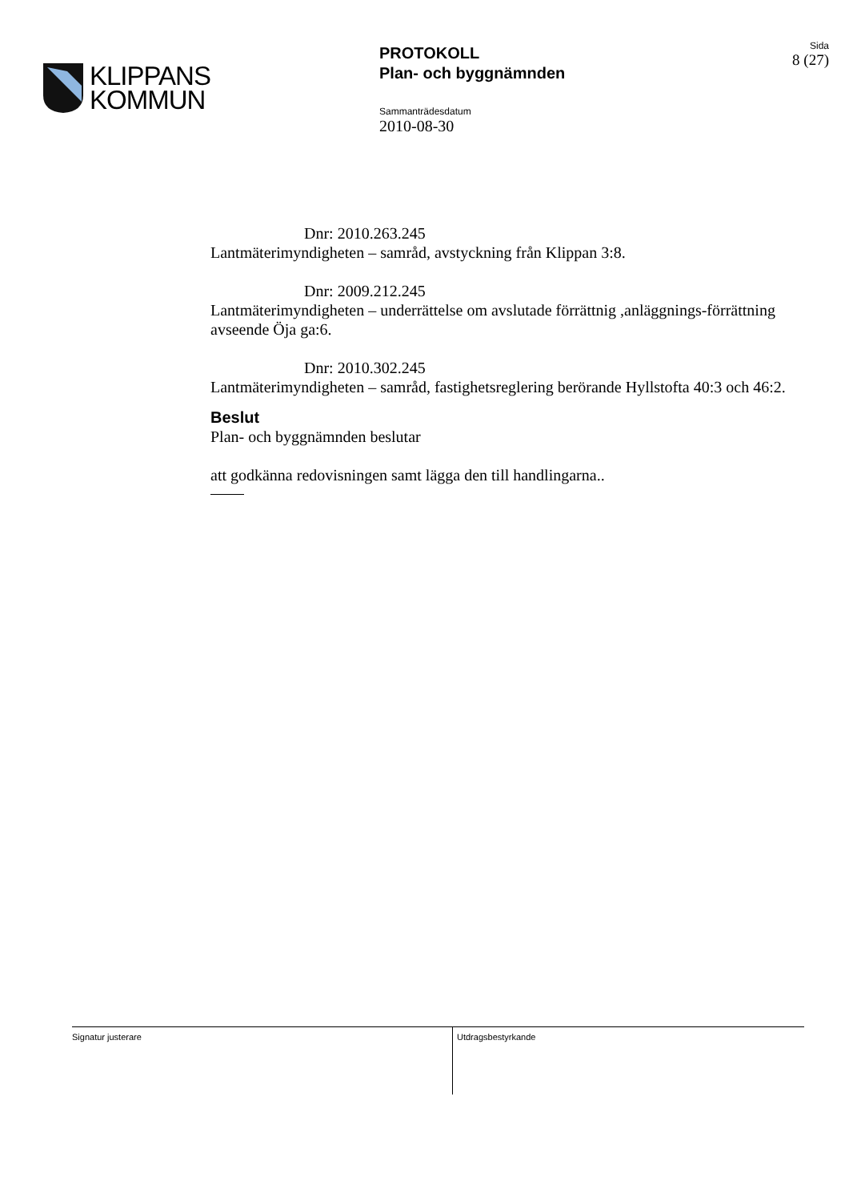KLIPPANS
KOMMUN
PROTOKOLL
Plan- och byggnämnden
Sammanträdesdatum
2010-08-30
Sida
8 (27)
Dnr: 2010.263.245
Lantmäterimyndigheten – samråd, avstyckning från Klippan 3:8.
Dnr: 2009.212.245
Lantmäterimyndigheten – underrättelse om avslutade förrättnig ,anläggnings-förrättning avseende Öja ga:6.
Dnr: 2010.302.245
Lantmäterimyndigheten – samråd, fastighetsreglering berörande Hyllstofta 40:3 och 46:2.
Beslut
Plan- och byggnämnden beslutar
att godkänna redovisningen samt lägga den till handlingarna..
Signatur justerare
Utdragsbestyrkande